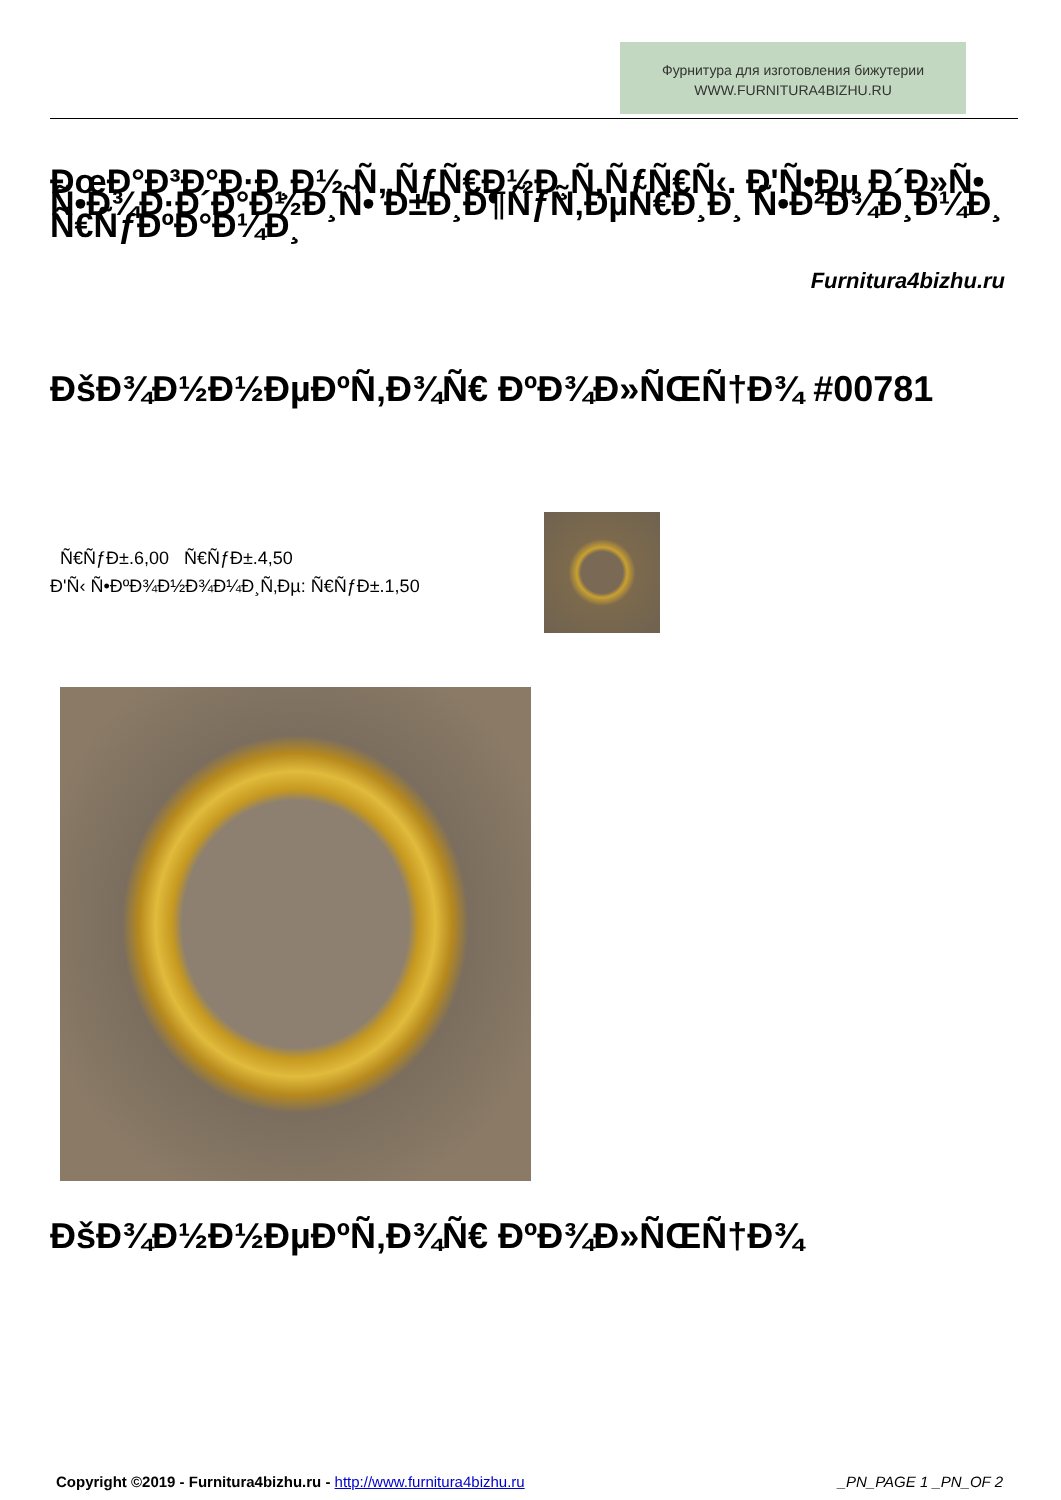Фурнитура для изготовления бижутерии
WWW.FURNITURA4BIZHU.RU
ÐœÐ°Ð³Ð°Ð·Ð¸Ð½ Ñ„ÑƒÑ€Ð½Ð¸Ñ‚ÑƒÑ€Ñ‹. Ð'Ñ•Ðµ Ð´Ð»Ñ• Ñ•Ð¾Ð·Ð´Ð°Ð½Ð¸Ñ• Ð±Ð¸Ð¶ÑƒÑ‚ÐµÑ€Ð¸Ð¸ Ñ•Ð²Ð¾Ð¸Ð¼Ð¸ Ñ€ÑƒÐºÐ°Ð¼Ð¸
Furnitura4bizhu.ru
ÐšÐ¾Ð½Ð½ÐµÐºÑ‚Ð¾Ñ€ ÐºÐ¾Ð»ÑŒÑ†Ð¾ #00781
Ñ€ÑƒÐ±.6,00 Ñ€ÑƒÐ±.4,50
Ð'Ñ‹ Ñ•ÐºÐ¾Ð½Ð¾Ð¼Ð¸Ñ‚Ðµ: Ñ€ÑƒÐ±.1,50
ÐšÐ¾Ð½Ð½ÐµÐºÑ‚Ð¾Ñ€ ÐºÐ¾Ð»ÑŒÑ†Ð¾
Copyright ©2019 - Furnitura4bizhu.ru - http://www.furnitura4bizhu.ru _PN_PAGE 1 _PN_OF 2